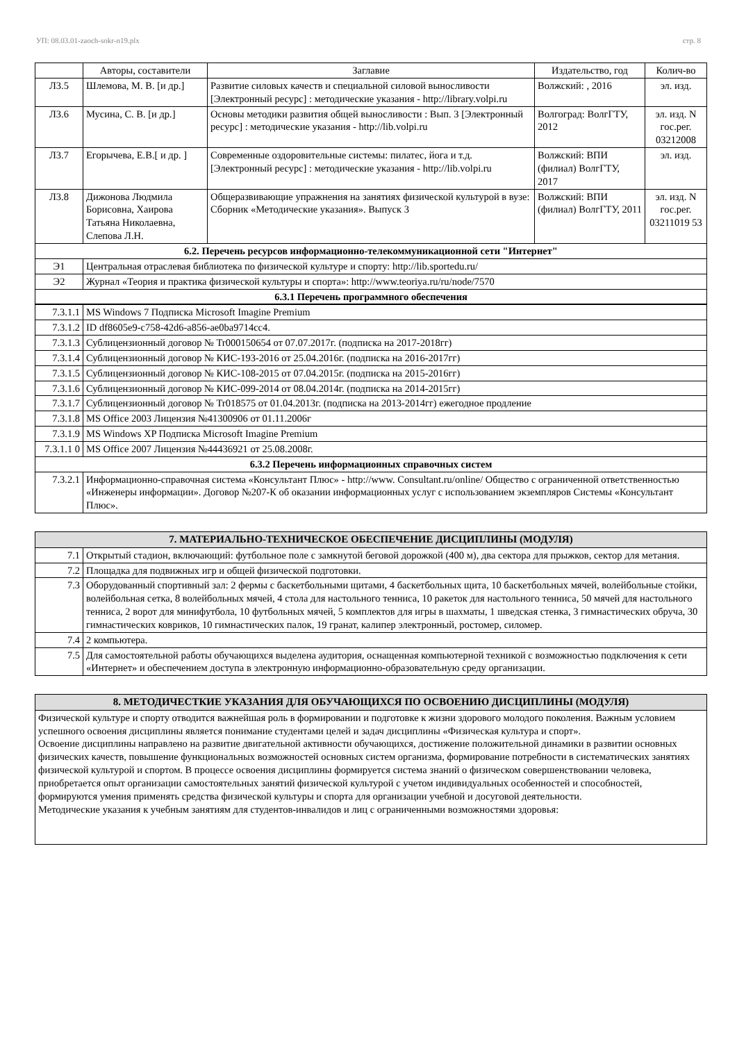УП: 08.03.01-zaoch-sokr-n19.plx стр. 8
| | Авторы, составители | Заглавие | Издательство, год | Колич-во |
| --- | --- | --- | --- | --- |
| Л3.5 | Шлемова, М. В. [и др.] | Развитие силовых качеств и специальной силовой выносливости [Электронный ресурс] : методические указания - http://library.volpi.ru | Волжский: , 2016 | эл. изд. |
| Л3.6 | Мусина, С. В. [и др.] | Основы методики развития общей выносливости : Вып. 3 [Электронный ресурс] : методические указания - http://lib.volpi.ru | Волгоград: ВолгГТУ, 2012 | эл. изд. N гос.рег. 03212008 |
| Л3.7 | Егорычева, Е.В.[ и др. ] | Современные оздоровительные системы: пилатес, йога и т.д. [Электронный ресурс] : методические указания - http://lib.volpi.ru | Волжский: ВПИ (филиал) ВолгГТУ, 2017 | эл. изд. |
| Л3.8 | Дижонова Людмила Борисовна, Хаирова Татьяна Николаевна, Слепова Л.Н. | Общеразвивающие упражнения на занятиях физической культурой в вузе: Сборник «Методические указания». Выпуск 3 | Волжский: ВПИ (филиал) ВолгГТУ, 2011 | эл. изд. N гос.рег. 03211019 53 |
| 6.2. Перечень ресурсов информационно-телекоммуникационной сети "Интернет" | | | | |
| Э1 | Центральная отраслевая библиотека по физической культуре и спорту: http://lib.sportedu.ru/ | | | |
| Э2 | Журнал «Теория и практика физической культуры и спорта»: http://www.teoriya.ru/ru/node/7570 | | | |
| 6.3.1 Перечень программного обеспечения | | | | |
| 7.3.1.1 | MS Windows 7 Подписка Microsoft Imagine Premium |
| 7.3.1.2 | ID df8605e9-c758-42d6-a856-ae0ba9714cc4. |
| 7.3.1.3 | Сублицензионный договор № Tr000150654 от 07.07.2017г. (подписка на 2017-2018гг) |
| 7.3.1.4 | Сублицензионный договор № КИС-193-2016 от 25.04.2016г. (подписка на 2016-2017гг) |
| 7.3.1.5 | Сублицензионный договор № КИС-108-2015 от 07.04.2015г. (подписка на 2015-2016гг) |
| 7.3.1.6 | Сублицензионный договор № КИС-099-2014 от 08.04.2014г. (подписка на 2014-2015гг) |
| 7.3.1.7 | Сублицензионный договор № Tr018575 от 01.04.2013г. (подписка на 2013-2014гг) ежегодное продление |
| 7.3.1.8 | MS Office 2003 Лицензия №41300906 от 01.11.2006г |
| 7.3.1.9 | MS Windows XP Подписка Microsoft Imagine Premium |
| 7.3.1.1 0 | MS Office 2007 Лицензия №44436921 от 25.08.2008г. |
| 6.3.2 Перечень информационных справочных систем | |
| 7.3.2.1 | Информационно-справочная система «Консультант Плюс» - http://www. Consultant.ru/online/ Общество с ограниченной ответственностью «Инженеры информации». Договор №207-К об оказании информационных услуг с использованием экземпляров Системы «Консультант Плюс». |
| 7. МАТЕРИАЛЬНО-ТЕХНИЧЕСКОЕ ОБЕСПЕЧЕНИЕ ДИСЦИПЛИНЫ (МОДУЛЯ) | |
| 7.1 | Открытый стадион, включающий: футбольное поле с замкнутой беговой дорожкой (400 м), два сектора для прыжков, сектор для метания. |
| 7.2 | Площадка для подвижных игр и общей физической подготовки. |
| 7.3 | Оборудованный спортивный зал: 2 фермы с баскетбольными щитами, 4 баскетбольных щита, 10 баскетбольных мячей, волейбольные стойки, волейбольная сетка, 8 волейбольных мячей, 4 стола для настольного тенниса, 10 ракеток для настольного тенниса, 50 мячей для настольного тенниса, 2 ворот для минифутбола, 10 футбольных мячей, 5 комплектов для игры в шахматы, 1 шведская стенка, 3 гимнастических обруча, 30 гимнастических ковриков, 10 гимнастических палок, 19 гранат, калипер электронный, ростомер, силомер. |
| 7.4 | 2 компьютера. |
| 7.5 | Для самостоятельной работы обучающихся выделена аудитория, оснащенная компьютерной техникой с возможностью подключения к сети «Интернет» и обеспечением доступа в электронную информационно-образовательную среду организации. |
| 8. МЕТОДИЧЕСТКИЕ УКАЗАНИЯ ДЛЯ ОБУЧАЮЩИХСЯ ПО ОСВОЕНИЮ ДИСЦИПЛИНЫ (МОДУЛЯ) |
| Физической культуре и спорту отводится важнейшая роль в формировании и подготовке к жизни здорового молодого поколения. Важным условием успешного освоения дисциплины является понимание студентами целей и задач дисциплины «Физическая культура и спорт». Освоение дисциплины направлено на развитие двигательной активности обучающихся, достижение положительной динамики в развитии основных физических качеств, повышение функциональных возможностей основных систем организма, формирование потребности в систематических занятиях физической культурой и спортом. В процессе освоения дисциплины формируется система знаний о физическом совершенствовании человека, приобретается опыт организации самостоятельных занятий физической культурой с учетом индивидуальных особенностей и способностей, формируются умения применять средства физической культуры и спорта для организации учебной и досуговой деятельности. Методические указания к учебным занятиям для студентов-инвалидов и лиц с ограниченными возможностями здоровья: |